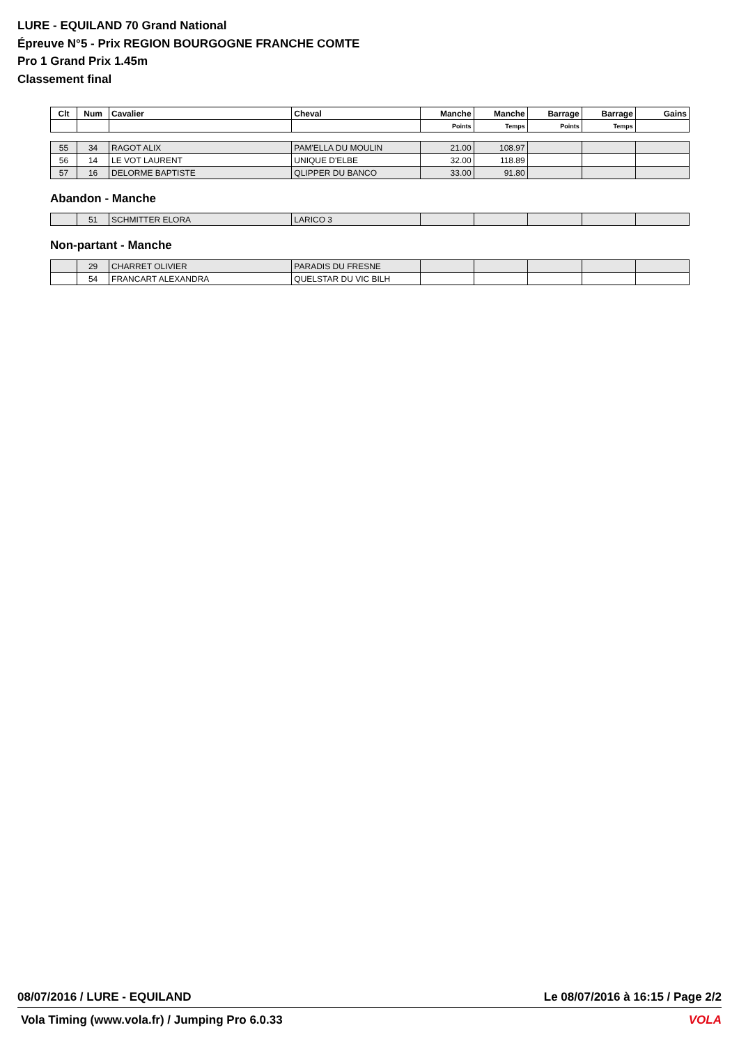LURE - EQUILAND 70 Grand National
Épreuve N°5 - Prix REGION BOURGOGNE FRANCHE COMTE
Pro 1 Grand Prix 1.45m
Classement final
| Clt | Num | Cavalier | Cheval | Manche | Manche | Barrage | Barrage | Gains |
| --- | --- | --- | --- | --- | --- | --- | --- | --- |
| | | | | Points | Temps | Points | Temps | |
| 55 | 34 | RAGOT ALIX | PAM'ELLA DU MOULIN | 21.00 | 108.97 | | | |
| 56 | 14 | LE VOT LAURENT | UNIQUE D'ELBE | 32.00 | 118.89 | | | |
| 57 | 16 | DELORME BAPTISTE | QLIPPER DU BANCO | 33.00 | 91.80 | | | |
Abandon - Manche
| | 51 | SCHMITTER ELORA | LARICO 3 | | | | | |
Non-partant - Manche
| | 29 | CHARRET OLIVIER | PARADIS DU FRESNE | | | | | |
| | 54 | FRANCART ALEXANDRA | QUELSTAR DU VIC BILH | | | | | |
08/07/2016 / LURE - EQUILAND Le 08/07/2016 à 16:15 / Page 2/2
Vola Timing (www.vola.fr) / Jumping Pro 6.0.33 VOLA